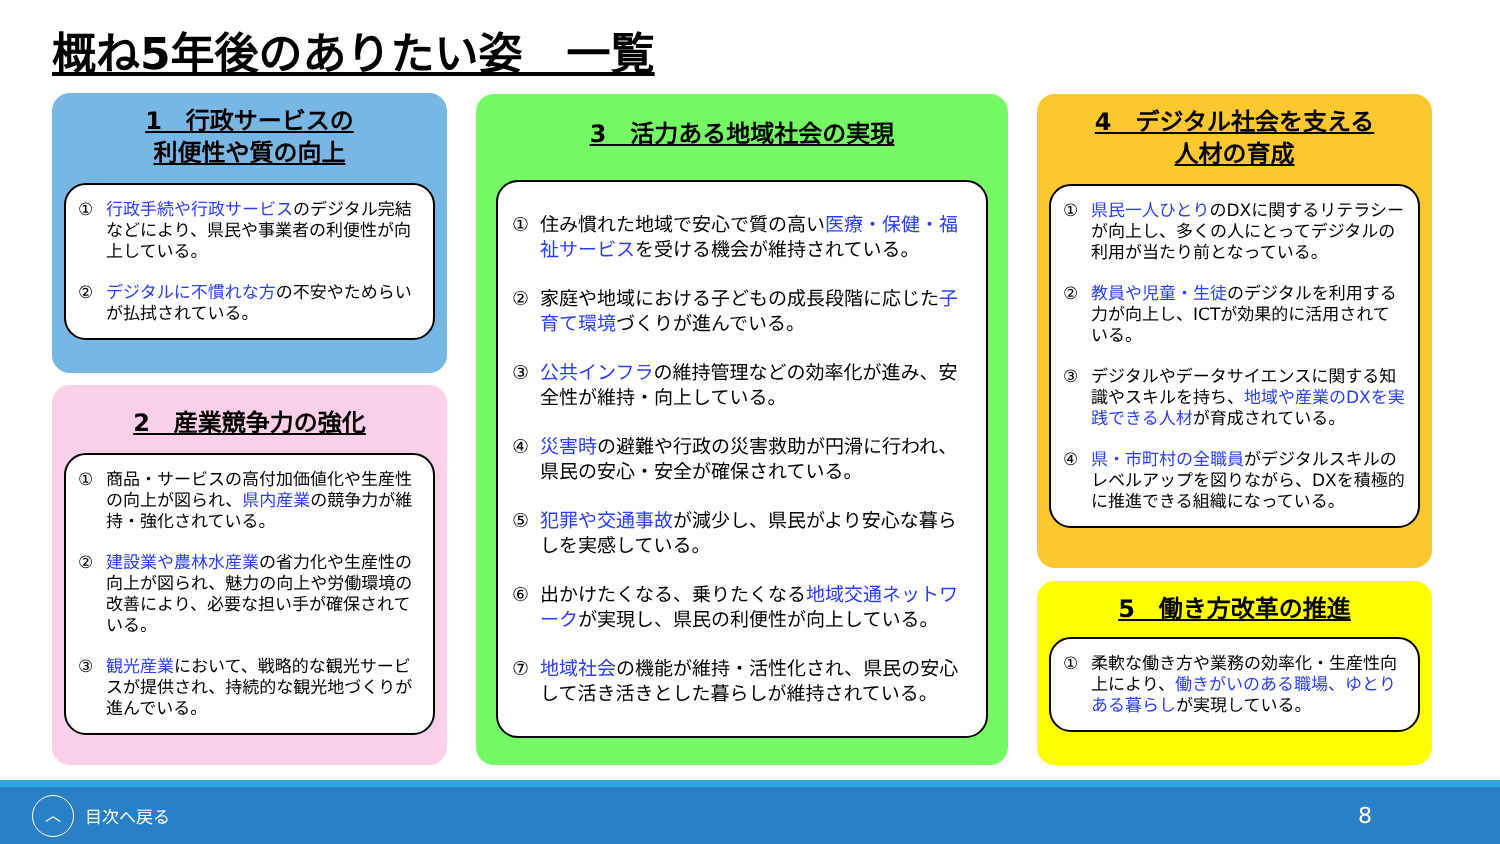概ね5年後のありたい姿　一覧
1　行政サービスの
利便性や質の向上
① 行政手続や行政サービスのデジタル完結などにより、県民や事業者の利便性が向上している。
② デジタルに不慣れな方の不安やためらいが払拭されている。
2　産業競争力の強化
① 商品・サービスの高付加価値化や生産性の向上が図られ、県内産業の競争力が維持・強化されている。
② 建設業や農林水産業の省力化や生産性の向上が図られ、魅力の向上や労働環境の改善により、必要な担い手が確保されている。
③ 観光産業において、戦略的な観光サービスが提供され、持続的な観光地づくりが進んでいる。
3　活力ある地域社会の実現
① 住み慣れた地域で安心で質の高い医療・保健・福祉サービスを受ける機会が維持されている。
② 家庭や地域における子どもの成長段階に応じた子育て環境づくりが進んでいる。
③ 公共インフラの維持管理などの効率化が進み、安全性が維持・向上している。
④ 災害時の避難や行政の災害救助が円滑に行われ、県民の安心・安全が確保されている。
⑤ 犯罪や交通事故が減少し、県民がより安心な暮らしを実感している。
⑥ 出かけたくなる、乗りたくなる地域交通ネットワークが実現し、県民の利便性が向上している。
⑦ 地域社会の機能が維持・活性化され、県民の安心して活き活きとした暮らしが維持されている。
4　デジタル社会を支える
人材の育成
① 県民一人ひとりのDXに関するリテラシーが向上し、多くの人にとってデジタルの利用が当たり前となっている。
② 教員や児童・生徒のデジタルを利用する力が向上し、ICTが効果的に活用されている。
③ デジタルやデータサイエンスに関する知識やスキルを持ち、地域や産業のDXを実践できる人材が育成されている。
④ 県・市町村の全職員がデジタルスキルのレベルアップを図りながら、DXを積極的に推進できる組織になっている。
5　働き方改革の推進
① 柔軟な働き方や業務の効率化・生産性向上により、働きがいのある職場、ゆとりある暮らしが実現している。
︿ 目次へ戻る 8